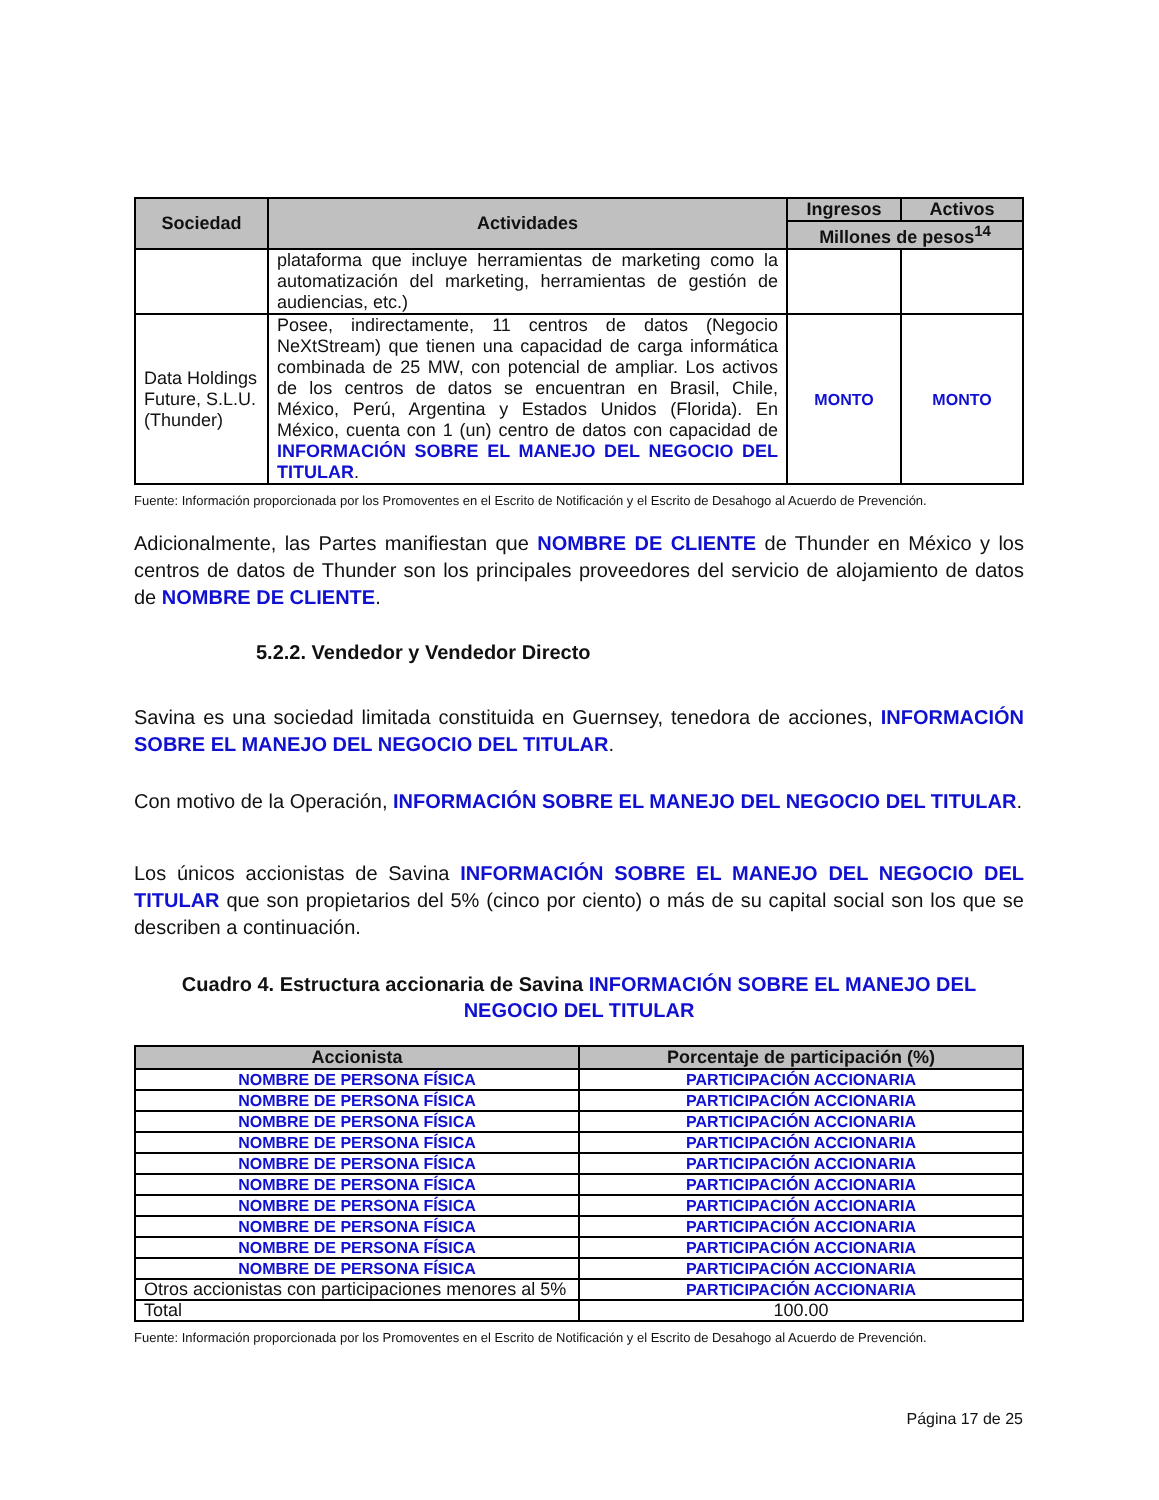| Sociedad | Actividades | Ingresos | Activos |
| --- | --- | --- | --- |
| | | Millones de pesos<sup>14</sup> | |
| | plataforma que incluye herramientas de marketing como la automatización del marketing, herramientas de gestión de audiencias, etc.) | | |
| Data Holdings Future, S.L.U. (Thunder) | Posee, indirectamente, 11 centros de datos (Negocio NeXtStream) que tienen una capacidad de carga informática combinada de 25 MW, con potencial de ampliar. Los activos de los centros de datos se encuentran en Brasil, Chile, México, Perú, Argentina y Estados Unidos (Florida). En México, cuenta con 1 (un) centro de datos con capacidad de INFORMACIÓN SOBRE EL MANEJO DEL NEGOCIO DEL TITULAR . | MONTO | MONTO |
Fuente: Información proporcionada por los Promoventes en el Escrito de Notificación y el Escrito de Desahogo al Acuerdo de Prevención.
Adicionalmente, las Partes manifiestan que NOMBRE DE CLIENTE de Thunder en México y los centros de datos de Thunder son los principales proveedores del servicio de alojamiento de datos de NOMBRE DE CLIENTE.
5.2.2. Vendedor y Vendedor Directo
Savina es una sociedad limitada constituida en Guernsey, tenedora de acciones, INFORMACIÓN SOBRE EL MANEJO DEL NEGOCIO DEL TITULAR.
Con motivo de la Operación, INFORMACIÓN SOBRE EL MANEJO DEL NEGOCIO DEL TITULAR.
Los únicos accionistas de Savina INFORMACIÓN SOBRE EL MANEJO DEL NEGOCIO DEL TITULAR que son propietarios del 5% (cinco por ciento) o más de su capital social son los que se describen a continuación.
Cuadro 4. Estructura accionaria de Savina INFORMACIÓN SOBRE EL MANEJO DEL NEGOCIO DEL TITULAR
| Accionista | Porcentaje de participación (%) |
| --- | --- |
| NOMBRE DE PERSONA FÍSICA | PARTICIPACIÓN ACCIONARIA |
| NOMBRE DE PERSONA FÍSICA | PARTICIPACIÓN ACCIONARIA |
| NOMBRE DE PERSONA FÍSICA | PARTICIPACIÓN ACCIONARIA |
| NOMBRE DE PERSONA FÍSICA | PARTICIPACIÓN ACCIONARIA |
| NOMBRE DE PERSONA FÍSICA | PARTICIPACIÓN ACCIONARIA |
| NOMBRE DE PERSONA FÍSICA | PARTICIPACIÓN ACCIONARIA |
| NOMBRE DE PERSONA FÍSICA | PARTICIPACIÓN ACCIONARIA |
| NOMBRE DE PERSONA FÍSICA | PARTICIPACIÓN ACCIONARIA |
| NOMBRE DE PERSONA FÍSICA | PARTICIPACIÓN ACCIONARIA |
| NOMBRE DE PERSONA FÍSICA | PARTICIPACIÓN ACCIONARIA |
| Otros accionistas con participaciones menores al 5% | PARTICIPACIÓN ACCIONARIA |
| Total | 100.00 |
Fuente: Información proporcionada por los Promoventes en el Escrito de Notificación y el Escrito de Desahogo al Acuerdo de Prevención.
Página 17 de 25